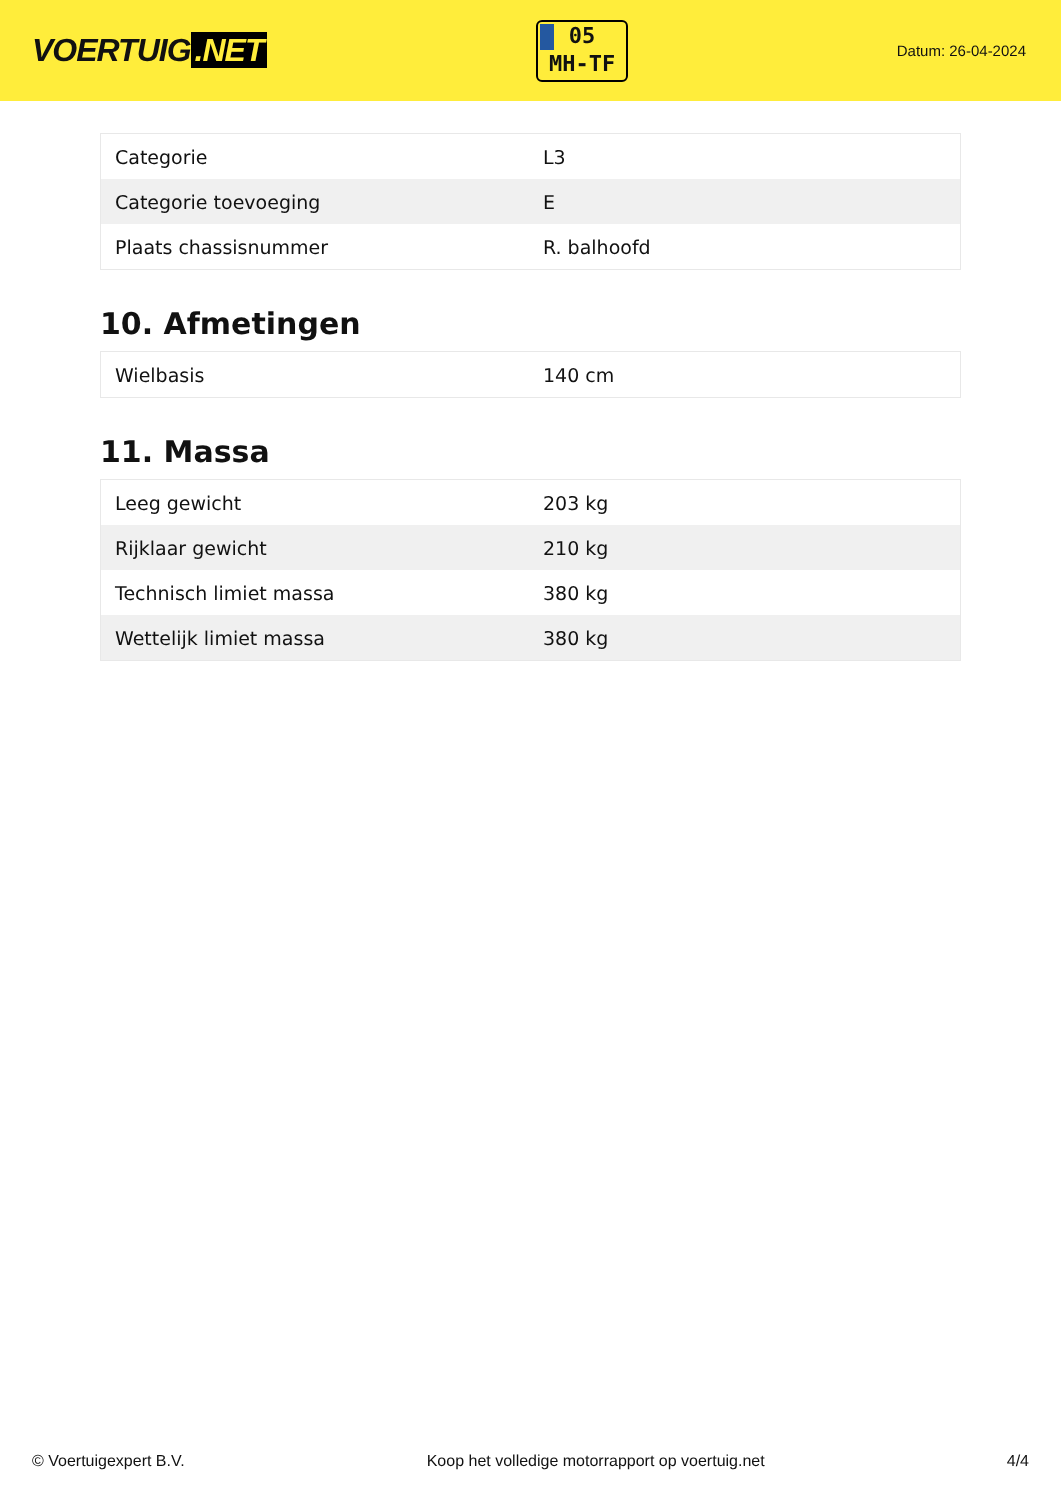VOERTUIG.NET
05
MH-TF
Datum: 26-04-2024
| Categorie | L3 |
| Categorie toevoeging | E |
| Plaats chassisnummer | R. balhoofd |
10. Afmetingen
| Wielbasis | 140 cm |
11. Massa
| Leeg gewicht | 203 kg |
| Rijklaar gewicht | 210 kg |
| Technisch limiet massa | 380 kg |
| Wettelijk limiet massa | 380 kg |
© Voertuigexpert B.V. Koop het volledige motorrapport op voertuig.net 4/4